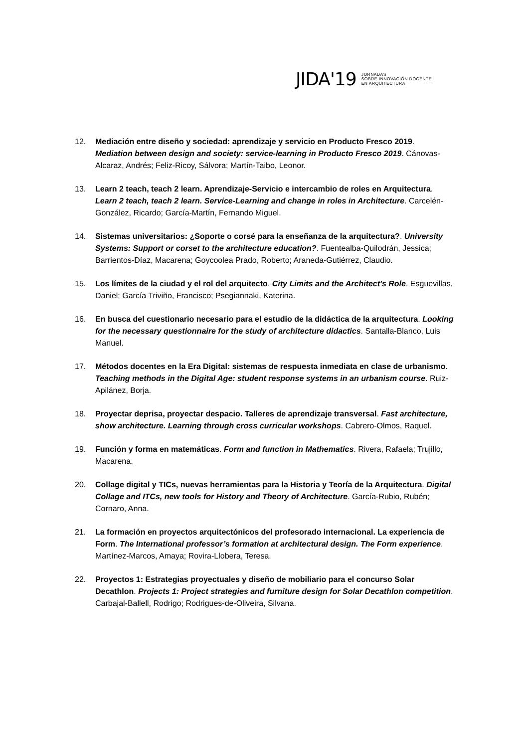JIDA'19 JORNADAS
SOBRE INNOVACIÓN DOCENTE
EN ARQUITECTURA
12. Mediación entre diseño y sociedad: aprendizaje y servicio en Producto Fresco 2019. Mediation between design and society: service-learning in Producto Fresco 2019. Cánovas-Alcaraz, Andrés; Feliz-Ricoy, Sálvora; Martín-Taibo, Leonor.
13. Learn 2 teach, teach 2 learn. Aprendizaje-Servicio e intercambio de roles en Arquitectura. Learn 2 teach, teach 2 learn. Service-Learning and change in roles in Architecture. Carcelén-González, Ricardo; García-Martín, Fernando Miguel.
14. Sistemas universitarios: ¿Soporte o corsé para la enseñanza de la arquitectura?. University Systems: Support or corset to the architecture education?. Fuentealba-Quilodrán, Jessica; Barrientos-Díaz, Macarena; Goycoolea Prado, Roberto; Araneda-Gutiérrez, Claudio.
15. Los límites de la ciudad y el rol del arquitecto. City Limits and the Architect's Role. Esguevillas, Daniel; García Triviño, Francisco; Psegiannaki, Katerina.
16. En busca del cuestionario necesario para el estudio de la didáctica de la arquitectura. Looking for the necessary questionnaire for the study of architecture didactics. Santalla-Blanco, Luis Manuel.
17. Métodos docentes en la Era Digital: sistemas de respuesta inmediata en clase de urbanismo. Teaching methods in the Digital Age: student response systems in an urbanism course. Ruiz-Apilánez, Borja.
18. Proyectar deprisa, proyectar despacio. Talleres de aprendizaje transversal. Fast architecture, show architecture. Learning through cross curricular workshops. Cabrero-Olmos, Raquel.
19. Función y forma en matemáticas. Form and function in Mathematics. Rivera, Rafaela; Trujillo, Macarena.
20. Collage digital y TICs, nuevas herramientas para la Historia y Teoría de la Arquitectura. Digital Collage and ITCs, new tools for History and Theory of Architecture. García-Rubio, Rubén; Cornaro, Anna.
21. La formación en proyectos arquitectónicos del profesorado internacional. La experiencia de Form. The International professor’s formation at architectural design. The Form experience. Martínez-Marcos, Amaya; Rovira-Llobera, Teresa.
22. Proyectos 1: Estrategias proyectuales y diseño de mobiliario para el concurso Solar Decathlon. Projects 1: Project strategies and furniture design for Solar Decathlon competition. Carbajal-Ballell, Rodrigo; Rodrigues-de-Oliveira, Silvana.